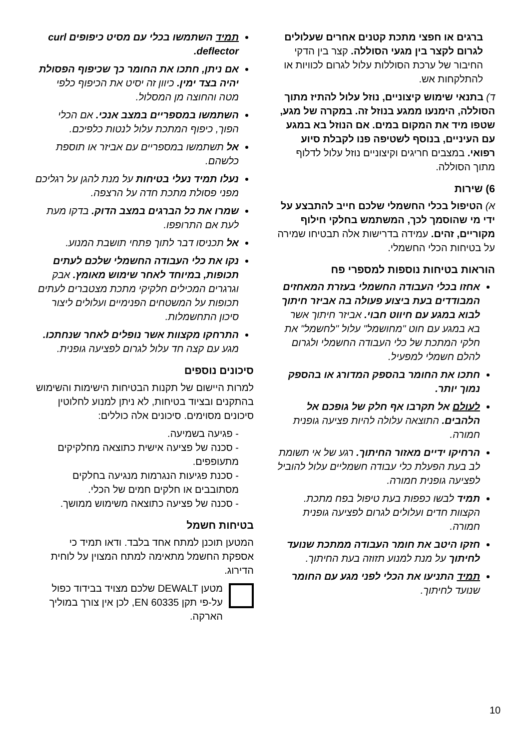ברגים או חפצי מתכת קטנים אחרים שעלולים לגרום לקצר בין מגעי הסוללה. קצר בין הדקי החיבור של ערכת הסוללות עלול לגרום לכוויות או להתלקחות אש.
ד) בתנאי שימוש קיצוניים, נוזל עלול להתיז מתוך הסוללה, הימנעו ממגע בנוזל זה. במקרה של מגע, שטפו מיד את המקום במים. אם הנוזל בא במגע עם העיניים, בנוסף לשטיפה פנו לקבלת סיוע רפואי. במצבים חריגים וקיצוניים נוזל עלול לדלוף מתוך הסוללה.
6) שירות
א) הטיפול בכלי החשמלי שלכם חייב להתבצע על ידי מי שהוסמך לכך, המשתמש בחלקי חילוף מקוריים, זהים. עמידה בדרישות אלה תבטיחו שמירה על בטיחות הכלי החשמלי.
הוראות בטיחות נוספות למספרי פח
אחזו בכלי העבודה החשמלי בעזרת המאחזים המבודדים בעת ביצוע פעולה בה אביזר חיתוך לבוא במגע עם חיווט חבוי. אביזר חיתוך אשר בא במגע עם חוט "מחושמל" עלול "לחשמל" את חלקי המתכת של כלי העבודה החשמלי ולגרום להלם חשמלי למפעיל.
חתכו את החומר בהספק המדורג או בהספק נמוך יותר.
לעולם אל תקרבו אף חלק של גופכם אל הלהבים. התוצאה עלולה להיות פציעה גופנית חמורה.
הרחיקו ידיים מאזור החיתוך. רגע של אי תשומת לב בעת הפעלת כלי עבודה חשמליים עלול להוביל לפציעה גופנית חמורה.
תמיד לבשו כפפות בעת טיפול בפח מתכת. הקצוות חדים ועלולים לגרום לפציעה גופנית חמורה.
חזקו היטב את חומר העבודה ממתכת שנועד לחיתוך על מנת למנוע תזוזה בעת החיתוך.
תמיד התניעו את הכלי לפני מגע עם החומר שנועד לחיתוך.
תמיד השתמשו בכלי עם מסיט כיפופים curl deflector.
אם ניתן, חתכו את החומר כך שכיפוף הפסולת יהיה בצד ימין. כיוון זה יסיט את הכיפוף כלפי מטה והחוצה מן המסלול.
השתמשו במספריים במצב אנכי. אם הכלי הפוך, כיפוף המתכת עלול לנטות כלפיכם.
אל תשתמשו במספריים עם אביזר או תוספת כלשהם.
נעלו תמיד נעלי בטיחות על מנת להגן על רגליכם מפני פסולת מתכת חדה על הרצפה.
שמרו את כל הברגים במצב הדוק. בדקו מעת לעת אם התרופפו.
אל תכניסו דבר לתוך פתחי תושבת המנוע.
נקו את כלי העבודה החשמלי שלכם לעתים תכופות, במיוחד לאחר שימוש מאומץ. אבק וגרגרים המכילים חלקיקי מתכת מצטברים לעתים תכופות על המשטחים הפנימיים ועלולים ליצור סיכון התחשמלות.
התרחקו מקצוות אשר נופלים לאחר שנחתכו. מגע עם קצה חד עלול לגרום לפציעה גופנית.
סיכונים נוספים
למרות היישום של תקנות הבטיחות הישימות והשימוש בהתקנים ובציוד בטיחות, לא ניתן למנוע לחלוטין סיכונים מסוימים. סיכונים אלה כוללים:
- פגיעה בשמיעה.
- סכנה של פציעה אישית כתוצאה מחלקיקים מתעופפים.
- סכנת פגיעות הנגרמות מנגיעה בחלקים מסתובבים או חלקים חמים של הכלי.
- סכנה של פציעה כתוצאה משימוש ממושך.
בטיחות חשמל
המטען תוכנן למתח אחד בלבד. ודאו תמיד כי אספקת החשמל מתאימה למתח המצוין על לוחית הדירוג.
מטען DEWALT שלכם מצויד בבידוד כפול על-פי תקן EN 60335, לכן אין צורך במוליך הארקה.
10